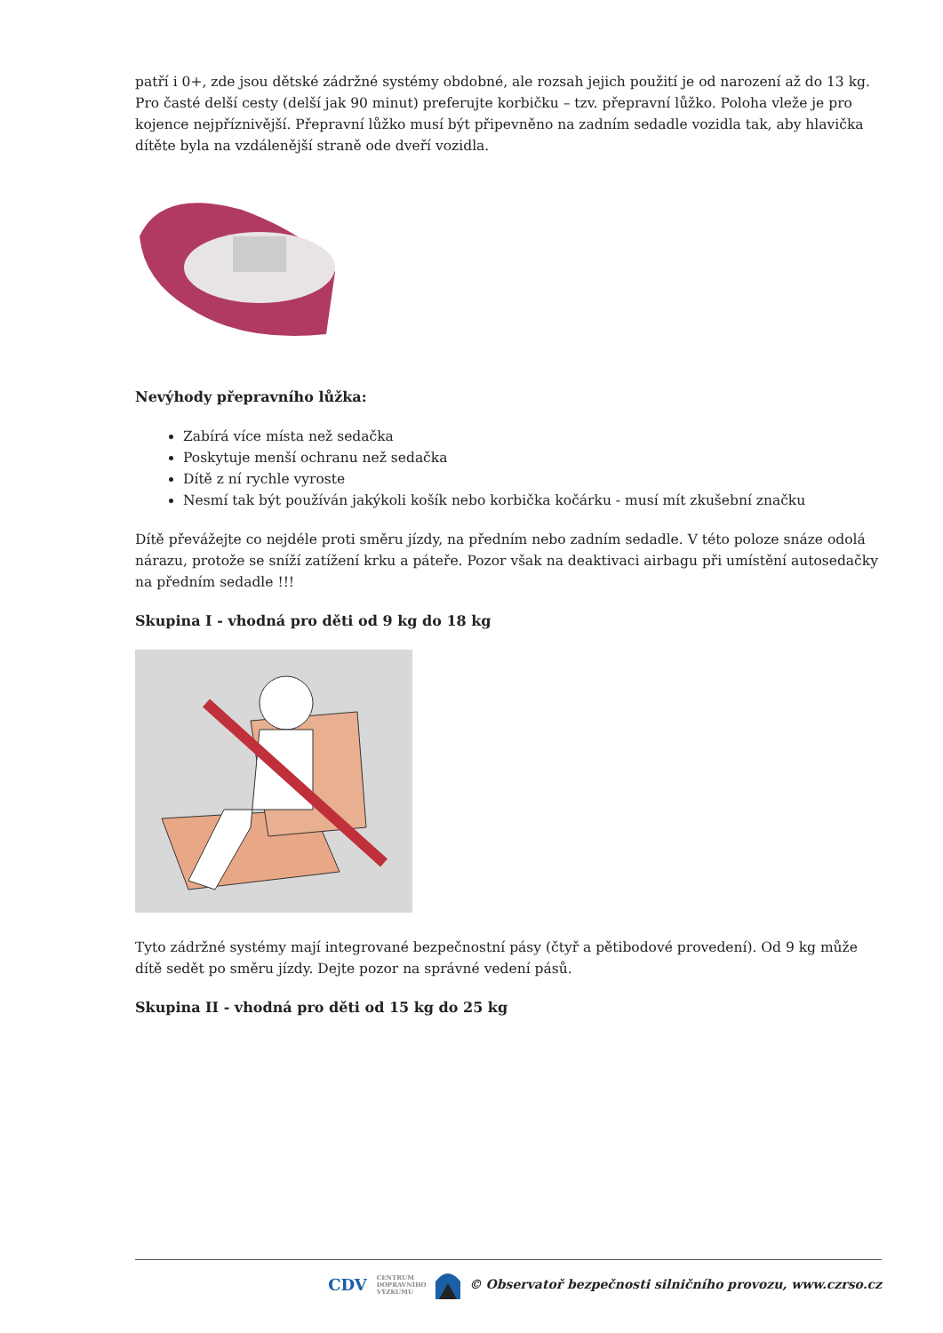patří i 0+, zde jsou dětské zádržné systémy obdobné, ale rozsah jejich použití je od narození až do 13 kg. Pro časté delší cesty (delší jak 90 minut) preferujte korbičku – tzv. přepravní lůžko. Poloha vleže je pro kojence nejpříznivější. Přepravní lůžko musí být připevněno na zadním sedadle vozidla tak, aby hlavička dítěte byla na vzdálenější straně ode dveří vozidla.
Nevýhody přepravního lůžka:
Zabírá více místa než sedačka
Poskytuje menší ochranu než sedačka
Dítě z ní rychle vyroste
Nesmí tak být používán jakýkoli košík nebo korbička kočárku - musí mít zkušební značku
Dítě převážejte co nejdéle proti směru jízdy, na předním nebo zadním sedadle. V této poloze snáze odolá nárazu, protože se sníží zatížení krku a páteře. Pozor však na deaktivaci airbagu při umístění autosedačky na předním sedadle !!!
Skupina I - vhodná pro děti od 9 kg do 18 kg
Tyto zádržné systémy mají integrované bezpečnostní pásy (čtyř a pětibodové provedení). Od 9 kg může dítě sedět po směru jízdy. Dejte pozor na správné vedení pásů.
Skupina II - vhodná pro děti od 15 kg do 25 kg
CDV CENTRUM
DOPRAVNÍHO
VÝZKUMU © Observatoř bezpečnosti silničního provozu, www.czrso.cz